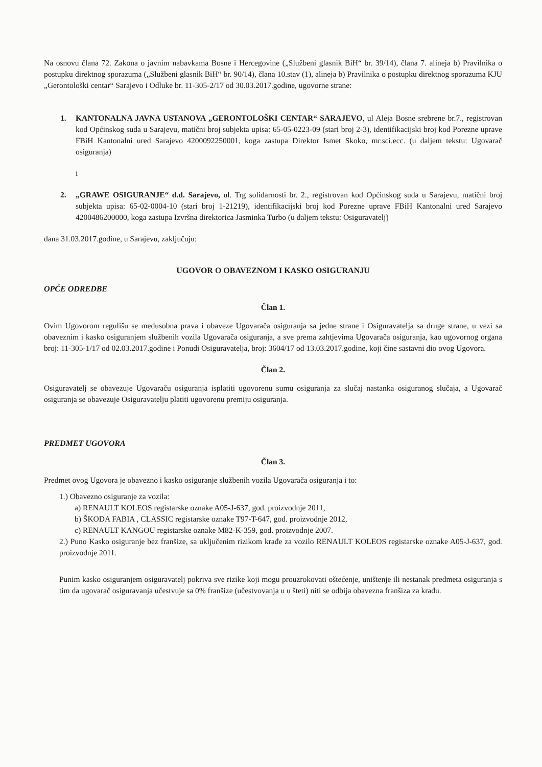Na osnovu člana 72. Zakona o javnim nabavkama Bosne i Hercegovine („Službeni glasnik BiH“ br. 39/14), člana 7. alineja b) Pravilnika o postupku direktnog sporazuma („Službeni glasnik BiH“ br. 90/14), člana 10.stav (1), alineja b) Pravilnika o postupku direktnog sporazuma KJU „Gerontološki centar“ Sarajevo i Odluke br. 11-305-2/17 od 30.03.2017.godine, ugovorne strane:
1. KANTONALNA JAVNA USTANOVA „GERONTOLOŠKI CENTAR“ SARAJEVO, ul Aleja Bosne srebrene br.7., registrovan kod Općinskog suda u Sarajevu, matični broj subjekta upisa: 65-05-0223-09 (stari broj 2-3), identifikacijski broj kod Porezne uprave FBiH Kantonalni ured Sarajevo 4200092250001, koga zastupa Direktor Ismet Skoko, mr.sci.ecc. (u daljem tekstu: Ugovarač osiguranja)
i
2. „GRAWE OSIGURANJE“ d.d. Sarajevo, ul. Trg solidarnosti br. 2., registrovan kod Općinskog suda u Sarajevu, matični broj subjekta upisa: 65-02-0004-10 (stari broj 1-21219), identifikacijski broj kod Porezne uprave FBiH Kantonalni ured Sarajevo 4200486200000, koga zastupa Izvršna direktorica Jasminka Turbo (u daljem tekstu: Osiguravatelj)
dana 31.03.2017.godine, u Sarajevu, zaključuju:
UGOVOR O OBAVEZNOM I KASKO OSIGURANJU
OPĆE ODREDBE
Član 1.
Ovim Ugovorom regulišu se međusobna prava i obaveze Ugovarača osiguranja sa jedne strane i Osiguravatelja sa druge strane, u vezi sa obaveznim i kasko osiguranjem službenih vozila Ugovarača osiguranja, a sve prema zahtjevima Ugovarača osiguranja, kao ugovornog organa broj: 11-305-1/17 od 02.03.2017.godine i Ponudi Osiguravatelja, broj: 3604/17 od 13.03.2017.godine, koji čine sastavni dio ovog Ugovora.
Član 2.
Osiguravatelj se obavezuje Ugovaraču osiguranja isplatiti ugovorenu sumu osiguranja za slučaj nastanka osiguranog slučaja, a Ugovarač osiguranja se obavezuje Osiguravatelju platiti ugovorenu premiju osiguranja.
PREDMET UGOVORA
Član 3.
Predmet ovog Ugovora je obavezno i kasko osiguranje službenih vozila Ugovarača osiguranja i to:
1.) Obavezno osiguranje za vozila:
a) RENAULT KOLEOS registarske oznake A05-J-637, god. proizvodnje 2011,
b) ŠKODA FABIA , CLASSIC registarske oznake T97-T-647, god. proizvodnje 2012,
c) RENAULT KANGOU registarske oznake M82-K-359, god. proizvodnje 2007.
2.) Puno Kasko osiguranje bez franšize, sa uključenim rizikom krađe za vozilo RENAULT KOLEOS registarske oznake A05-J-637, god. proizvodnje 2011.
Punim kasko osiguranjem osiguravatelj pokriva sve rizike koji mogu prouzrokovati oštećenje, uništenje ili nestanak predmeta osiguranja s tim da ugovarač osiguravanja učestvuje sa 0% franšize (učestvovanja u u šteti) niti se odbija obavezna franšiza za krađu.